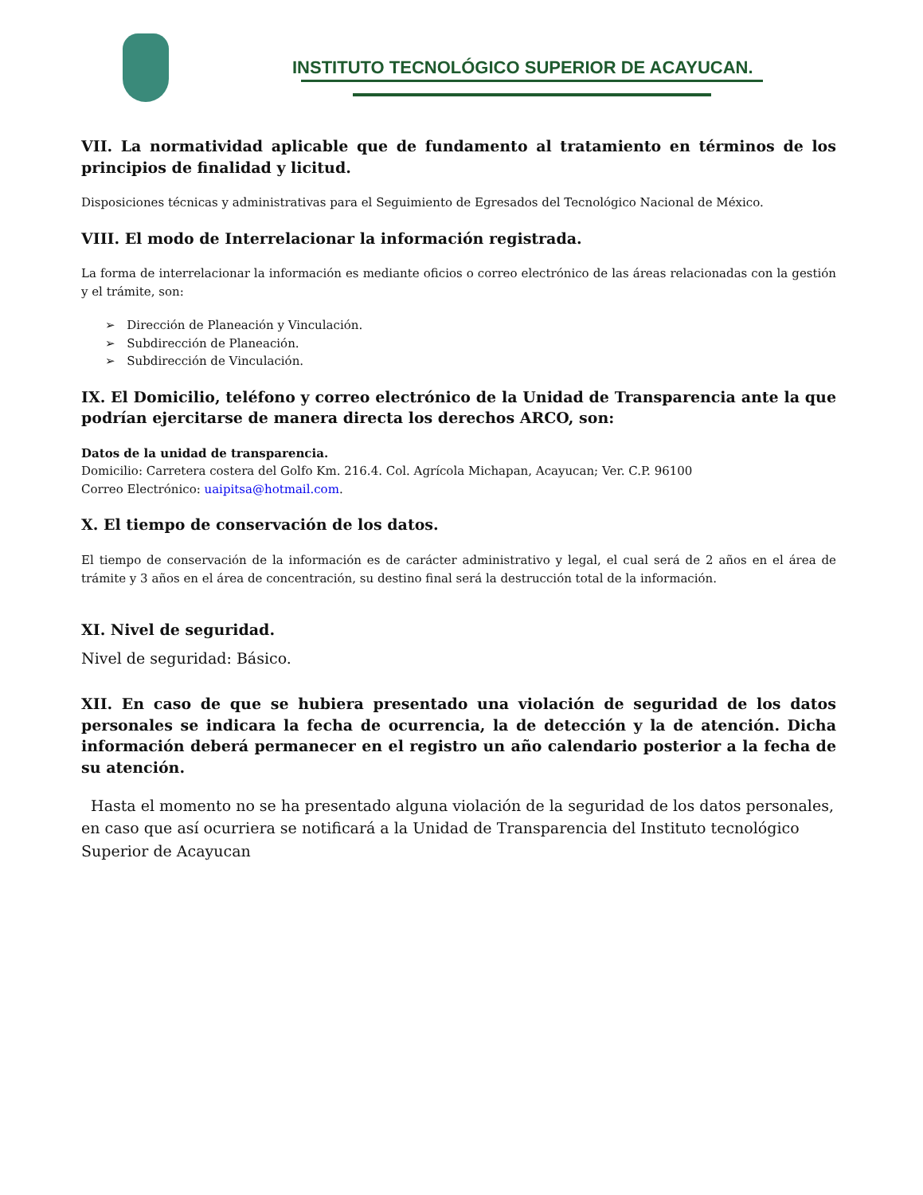INSTITUTO TECNOLÓGICO SUPERIOR DE ACAYUCAN.
VII. La normatividad aplicable que de fundamento al tratamiento en términos de los principios de finalidad y licitud.
Disposiciones técnicas y administrativas para el Seguimiento de Egresados del Tecnológico Nacional de México.
VIII. El modo de Interrelacionar la información registrada.
La forma de interrelacionar la información es mediante oficios o correo electrónico de las áreas relacionadas con la gestión y el trámite, son:
➢ Dirección de Planeación y Vinculación.
➢ Subdirección de Planeación.
➢ Subdirección de Vinculación.
IX. El Domicilio, teléfono y correo electrónico de la Unidad de Transparencia ante la que podrían ejercitarse de manera directa los derechos ARCO, son:
Datos de la unidad de transparencia.
Domicilio: Carretera costera del Golfo Km. 216.4. Col. Agrícola Michapan, Acayucan; Ver. C.P. 96100
Correo Electrónico: uaipitsa@hotmail.com.
X. El tiempo de conservación de los datos.
El tiempo de conservación de la información es de carácter administrativo y legal, el cual será de 2 años en el área de trámite y 3 años en el área de concentración, su destino final será la destrucción total de la información.
XI. Nivel de seguridad.
Nivel de seguridad: Básico.
XII. En caso de que se hubiera presentado una violación de seguridad de los datos personales se indicara la fecha de ocurrencia, la de detección y la de atención. Dicha información deberá permanecer en el registro un año calendario posterior a la fecha de su atención.
Hasta el momento no se ha presentado alguna violación de la seguridad de los datos personales, en caso que así ocurriera se notificará a la Unidad de Transparencia del Instituto tecnológico Superior de Acayucan